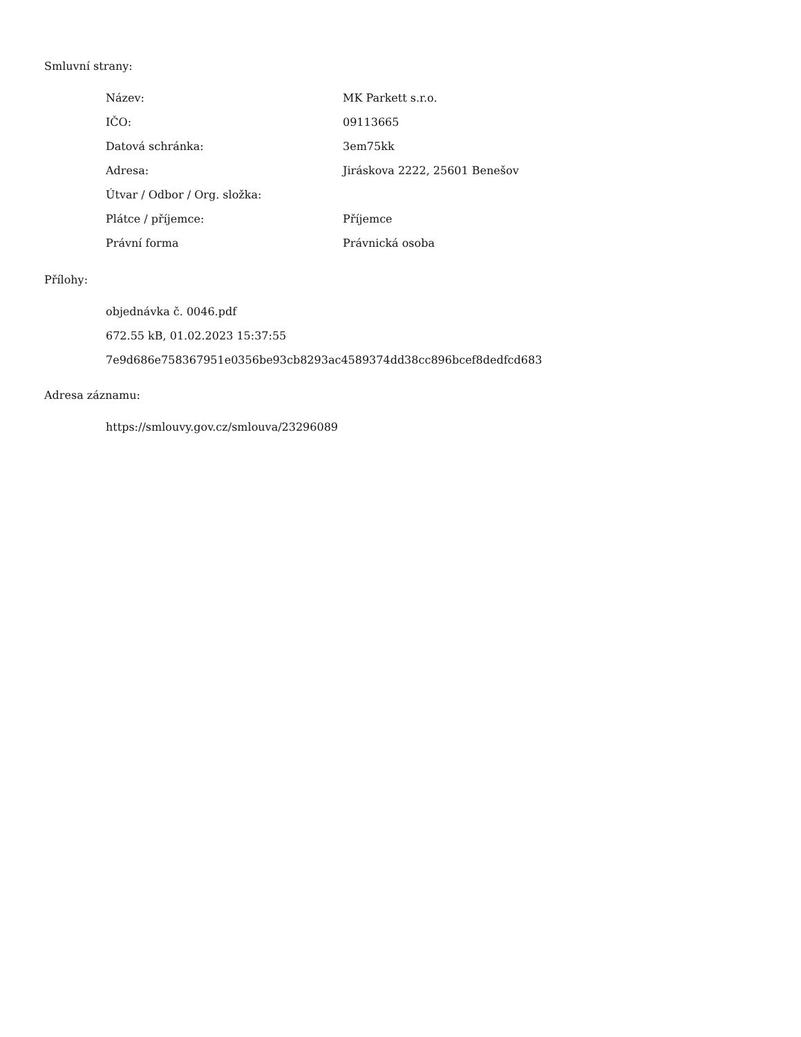Smluvní strany:
| Název: | MK Parkett s.r.o. |
| IČO: | 09113665 |
| Datová schránka: | 3em75kk |
| Adresa: | Jiráskova 2222, 25601 Benešov |
| Útvar / Odbor / Org. složka: | |
| Plátce / příjemce: | Příjemce |
| Právní forma | Právnická osoba |
Přílohy:
objednávka č. 0046.pdf
672.55 kB, 01.02.2023 15:37:55
7e9d686e758367951e0356be93cb8293ac4589374dd38cc896bcef8dedfcd683
Adresa záznamu:
https://smlouvy.gov.cz/smlouva/23296089